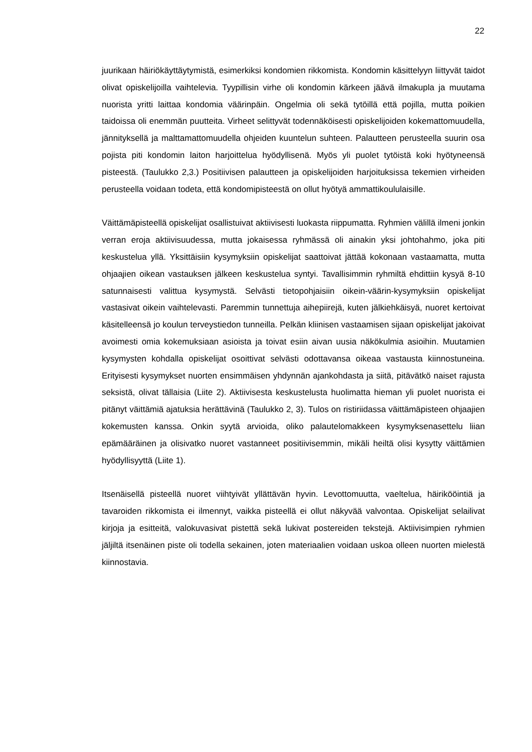22
juurikaan häiriökäyttäytymistä, esimerkiksi kondomien rikkomista. Kondomin käsittelyyn liittyvät taidot olivat opiskelijoilla vaihtelevia. Tyypillisin virhe oli kondomin kärkeen jäävä ilmakupla ja muutama nuorista yritti laittaa kondomia väärinpäin. Ongelmia oli sekä tytöillä että pojilla, mutta poikien taidoissa oli enemmän puutteita. Virheet selittyvät todennäköisesti opiskelijoiden kokemattomuudella, jännityksellä ja malttamattomuudella ohjeiden kuuntelun suhteen. Palautteen perusteella suurin osa pojista piti kondomin laiton harjoittelua hyödyllisenä. Myös yli puolet tytöistä koki hyötyneensä pisteestä. (Taulukko 2,3.) Positiivisen palautteen ja opiskelijoiden harjoituksissa tekemien virheiden perusteella voidaan todeta, että kondomipisteestä on ollut hyötyä ammattikoululaisille.
Väittämäpisteellä opiskelijat osallistuivat aktiivisesti luokasta riippumatta. Ryhmien välillä ilmeni jonkin verran eroja aktiivisuudessa, mutta jokaisessa ryhmässä oli ainakin yksi johtohahmo, joka piti keskustelua yllä. Yksittäisiin kysymyksiin opiskelijat saattoivat jättää kokonaan vastaamatta, mutta ohjaajien oikean vastauksen jälkeen keskustelua syntyi. Tavallisimmin ryhmiltä ehdittiin kysyä 8-10 satunnaisesti valittua kysymystä. Selvästi tietopohjaisiin oikein-väärin-kysymyksiin opiskelijat vastasivat oikein vaihtelevasti. Paremmin tunnettuja aihepiirejä, kuten jälkiehkäisyä, nuoret kertoivat käsitelleensä jo koulun terveystiedon tunneilla. Pelkän kliinisen vastaamisen sijaan opiskelijat jakoivat avoimesti omia kokemuksiaan asioista ja toivat esiin aivan uusia näkökulmia asioihin. Muutamien kysymysten kohdalla opiskelijat osoittivat selvästi odottavansa oikeaa vastausta kiinnostuneina. Erityisesti kysymykset nuorten ensimmäisen yhdynnän ajankohdasta ja siitä, pitävätkö naiset rajusta seksistä, olivat tällaisia (Liite 2). Aktiivisesta keskustelusta huolimatta hieman yli puolet nuorista ei pitänyt väittämiä ajatuksia herättävinä (Taulukko 2, 3). Tulos on ristiriidassa väittämäpisteen ohjaajien kokemusten kanssa. Onkin syytä arvioida, oliko palautelomakkeen kysymyksenasettelu liian epämääräinen ja olisivatko nuoret vastanneet positiivisemmin, mikäli heiltä olisi kysytty väittämien hyödyllisyyttä (Liite 1).
Itsenäisellä pisteellä nuoret viihtyivät yllättävän hyvin. Levottomuutta, vaeltelua, häirikööintiä ja tavaroiden rikkomista ei ilmennyt, vaikka pisteellä ei ollut näkyvää valvontaa. Opiskelijat selailivat kirjoja ja esitteitä, valokuvasivat pistettä sekä lukivat postereiden tekstejä. Aktiivisimpien ryhmien jäljiltä itsenäinen piste oli todella sekainen, joten materiaalien voidaan uskoa olleen nuorten mielestä kiinnostavia.